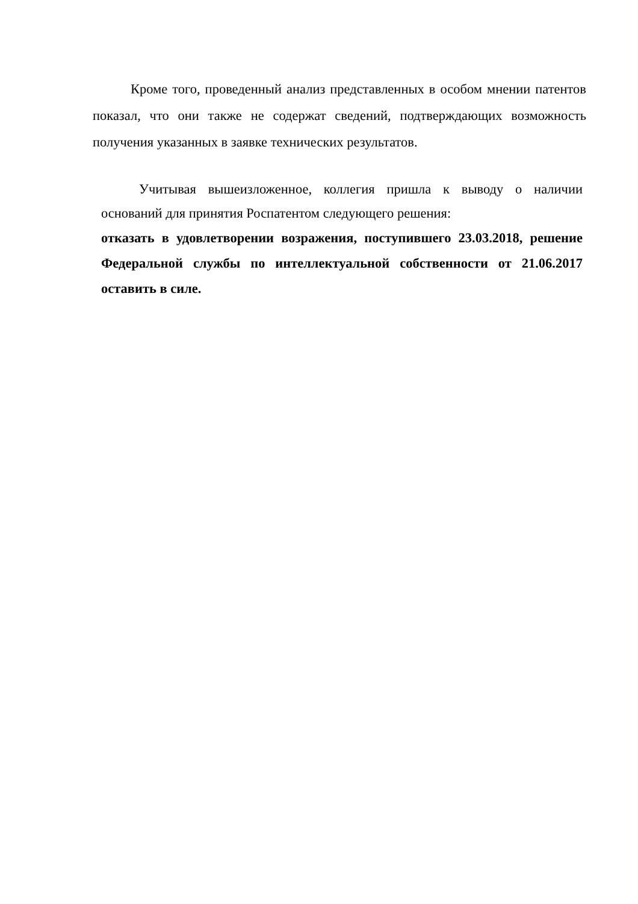Кроме того, проведенный анализ представленных в особом мнении патентов показал, что они также не содержат сведений, подтверждающих возможность получения указанных в заявке технических результатов.
Учитывая вышеизложенное, коллегия пришла к выводу о наличии оснований для принятия Роспатентом следующего решения:
отказать в удовлетворении возражения, поступившего 23.03.2018, решение Федеральной службы по интеллектуальной собственности от 21.06.2017 оставить в силе.